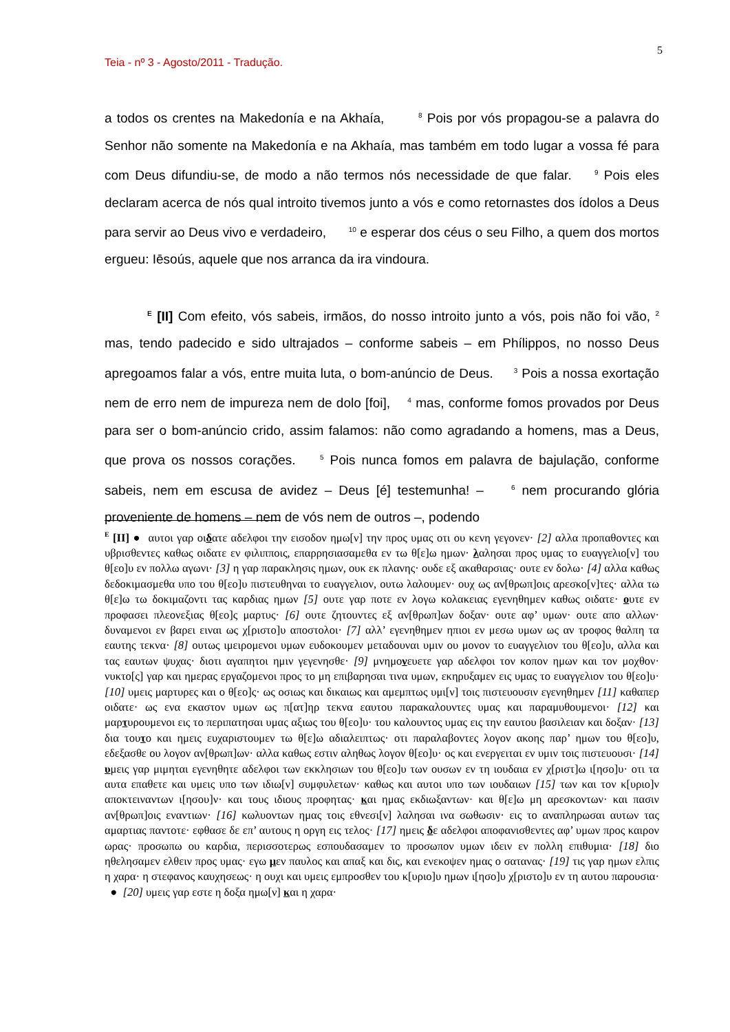5
Teia - nº 3 - Agosto/2011 - Tradução.
a todos os crentes na Makedonía e na Akhaía, <sup>8</sup> Pois por vós propagou-se a palavra do Senhor não somente na Makedonía e na Akhaía, mas também em todo lugar a vossa fé para com Deus difundiu-se, de modo a não termos nós necessidade de que falar. <sup>9</sup> Pois eles declaram acerca de nós qual introito tivemos junto a vós e como retornastes dos ídolos a Deus para servir ao Deus vivo e verdadeiro, <sup>10</sup> e esperar dos céus o seu Filho, a quem dos mortos ergueu: Iēsoús, aquele que nos arranca da ira vindoura.
<sup>E</sup> [II] Com efeito, vós sabeis, irmãos, do nosso introito junto a vós, pois não foi vão, <sup>2</sup> mas, tendo padecido e sido ultrajados – conforme sabeis – em Phílippos, no nosso Deus apregoamos falar a vós, entre muita luta, o bom-anúncio de Deus. <sup>3</sup> Pois a nossa exortação nem de erro nem de impureza nem de dolo [foi], <sup>4</sup> mas, conforme fomos provados por Deus para ser o bom-anúncio crido, assim falamos: não como agradando a homens, mas a Deus, que prova os nossos corações. <sup>5</sup> Pois nunca fomos em palavra de bajulação, conforme sabeis, nem em escusa de avidez – Deus [é] testemunha! – <sup>6</sup> nem procurando glória proveniente de homens – nem de vós nem de outros –, podendo
<sup>E</sup> [II] ● αυτοι γαρ οιδατε αδελφοι την εισοδον ημω[ν] την προς υμας οτι ου κενη γεγονεν· [2] αλλα προπαθοντες και υβρισθεντες καθως οιδατε εν φιλιπποις, επαρρησιασαμεθα εν τω θ[ε]ω ημων· λαλησαι προς υμας το ευαγγελιο[ν] του θ[εο]υ εν πολλω αγωνι· [3] η γαρ παρακλησις ημων, ουκ εκ πλανης· ουδε εξ ακαθαρσιας· ουτε εν δολω· [4] αλλα καθως δεδοκιμασμεθα υπο του θ[εο]υ πιστευθηναι το ευαγγελιον, ουτω λαλουμεν· ουχ ως αν[θρωπ]οις αρεσκο[ν]τες· αλλα τω θ[ε]ω τω δοκιμαζοντι τας καρδιας ημων [5] ουτε γαρ ποτε εν λογω κολακειας εγενηθημεν καθως οιδατε· ουτε εν προφασει πλεονεξιας θ[εο]ς μαρτυς· [6] ουτε ζητουντες εξ αν[θρωπ]ων δοξαν· ουτε αφ’ υμων· ουτε απο αλλων· δυναμενοι εν βαρει ειναι ως χ[ριστο]υ αποστολοι· [7] αλλ’ εγενηθημεν ηπιοι εν μεσω υμων ως αν τροφος θαλπη τα εαυτης τεκνα· [8] ουτως ιμειρομενοι υμων ευδοκουμεν μεταδουναι υμιν ου μονον το ευαγγελιον του θ[εο]υ, αλλα και τας εαυτων ψυχας· διοτι αγαπητοι ημιν γεγενησθε· [9] μνημονευετε γαρ αδελφοι τον κοπον ημων και τον μοχθον· νυκτο[ς] γαρ και ημερας εργαζομενοι προς το μη επιβαρησαι τινα υμων, εκηρυξαμεν εις υμας το ευαγγελιον του θ[εο]υ· [10] υμεις μαρτυρες και ο θ[εο]ς· ως οσιως και δικαιως και αμεμπτως υμι[ν] τοις πιστευουσιν εγενηθημεν [11] καθαπερ οιδατε· ως ενα εκαστον υμων ως π[ατ]ηρ τεκνα εαυτου παρακαλουντες υμας και παραμυθουμενοι· [12] και μαρτυρουμενοι εις το περιπατησαι υμας αξιως του θ[εο]υ· του καλουντος υμας εις την εαυτου βασιλειαν και δοξαν· [13] δια τουτο και ημεις ευχαριστουμεν τω θ[ε]ω αδιαλειπτως· οτι παραλαβοντες λογον ακοης παρ’ ημων του θ[εο]υ, εδεξασθε ου λογον αν[θρωπ]ων· αλλα καθως εστιν αληθως λογον θ[εο]υ· ος και ενεργειται εν υμιν τοις πιστευουσι· [14] υμεις γαρ μιμηται εγενηθητε αδελφοι των εκκλησιων του θ[εο]υ των ουσων εν τη ιουδαια εν χ[ριστ]ω ι[ησο]υ· οτι τα αυτα επαθετε και υμεις υπο των ιδιω[ν] συμφυλετων· καθως και αυτοι υπο των ιουδαιων [15] των και τον κ[υριο]ν αποκτειναντων ι[ησου]ν· και τους ιδιους προφητας· και ημας εκδιωξαντων· και θ[ε]ω μη αρεσκοντων· και πασιν αν[θρωπ]οις εναντιων· [16] κωλυοντων ημας τοις εθνεσι[ν] λαλησαι ινα σωθωσιν· εις το αναπληρωσαι αυτων τας αμαρτιας παντοτε· εφθασε δε επ’ αυτους η οργη εις τελος· [17] ημεις δε αδελφοι αποφανισθεντες αφ’ υμων προς καιρον ωρας· προσωπω ου καρδια, περισσοτερως εσπουδασαμεν το προσωπον υμων ιδειν εν πολλη επιθυμια· [18] διο ηθελησαμεν ελθειν προς υμας· εγω μεν παυλος και απαξ και δις, και ενεκοψεν ημας ο σατανας· [19] τις γαρ ημων ελπις η χαρα· η στεφανος καυχησεως· η ουχι και υμεις εμπροσθεν του κ[υριο]υ ημων ι[ησο]υ χ[ριστο]υ εν τη αυτου παρουσια· ● [20] υμεις γαρ εστε η δοξα ημω[ν] και η χαρα·